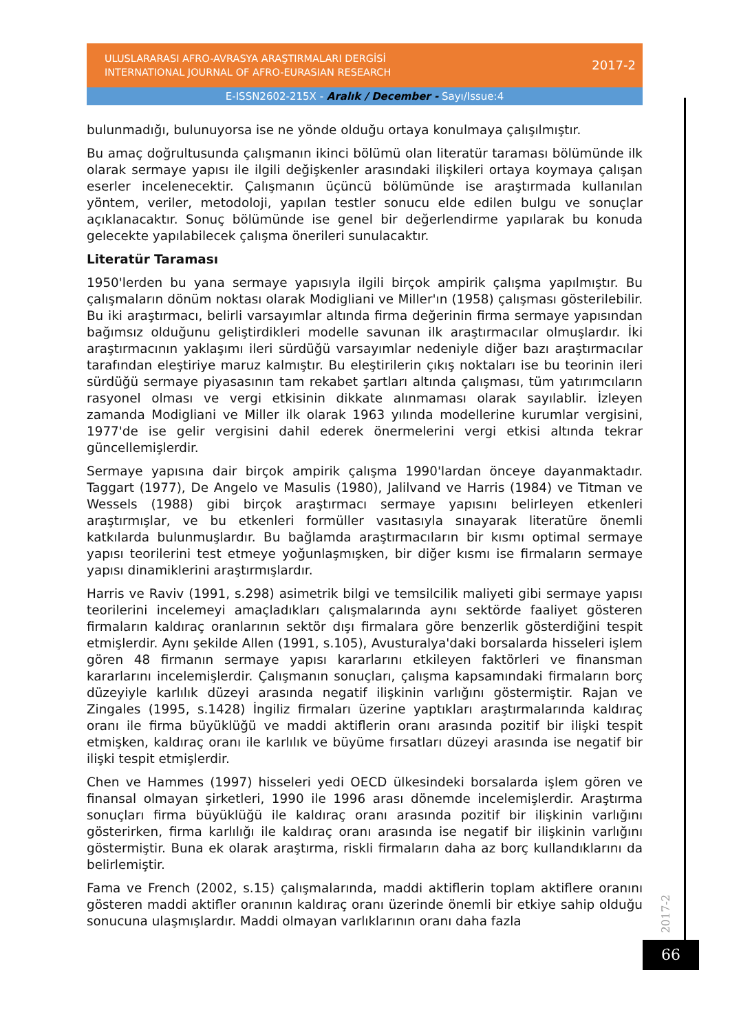ULUSLARARASI AFRO-AVRASYA ARAŞTIRMALARI DERGİSİ
INTERNATIONAL JOURNAL OF AFRO-EURASIAN RESEARCH
2017-2
E-ISSN2602-215X - Aralık / December - Sayı/Issue:4
bulunmadığı, bulunuyorsa ise ne yönde olduğu ortaya konulmaya çalışılmıştır.
Bu amaç doğrultusunda çalışmanın ikinci bölümü olan literatür taraması bölümünde ilk olarak sermaye yapısı ile ilgili değişkenler arasındaki ilişkileri ortaya koymaya çalışan eserler incelenecektir. Çalışmanın üçüncü bölümünde ise araştırmada kullanılan yöntem, veriler, metodoloji, yapılan testler sonucu elde edilen bulgu ve sonuçlar açıklanacaktır. Sonuç bölümünde ise genel bir değerlendirme yapılarak bu konuda gelecekte yapılabilecek çalışma önerileri sunulacaktır.
Literatür Taraması
1950'lerden bu yana sermaye yapısıyla ilgili birçok ampirik çalışma yapılmıştır. Bu çalışmaların dönüm noktası olarak Modigliani ve Miller'ın (1958) çalışması gösterilebilir. Bu iki araştırmacı, belirli varsayımlar altında firma değerinin firma sermaye yapısından bağımsız olduğunu geliştirdikleri modelle savunan ilk araştırmacılar olmuşlardır. İki araştırmacının yaklaşımı ileri sürdüğü varsayımlar nedeniyle diğer bazı araştırmacılar tarafından eleştiriye maruz kalmıştır. Bu eleştirilerin çıkış noktaları ise bu teorinin ileri sürdüğü sermaye piyasasının tam rekabet şartları altında çalışması, tüm yatırımcıların rasyonel olması ve vergi etkisinin dikkate alınmaması olarak sayılablir. İzleyen zamanda Modigliani ve Miller ilk olarak 1963 yılında modellerine kurumlar vergisini, 1977'de ise gelir vergisini dahil ederek önermelerini vergi etkisi altında tekrar güncellemişlerdir.
Sermaye yapısına dair birçok ampirik çalışma 1990'lardan önceye dayanmaktadır. Taggart (1977), De Angelo ve Masulis (1980), Jalilvand ve Harris (1984) ve Titman ve Wessels (1988) gibi birçok araştırmacı sermaye yapısını belirleyen etkenleri araştırmışlar, ve bu etkenleri formüller vasıtasıyla sınayarak literatüre önemli katkılarda bulunmuşlardır. Bu bağlamda araştırmacıların bir kısmı optimal sermaye yapısı teorilerini test etmeye yoğunlaşmışken, bir diğer kısmı ise firmaların sermaye yapısı dinamiklerini araştırmışlardır.
Harris ve Raviv (1991, s.298) asimetrik bilgi ve temsilcilik maliyeti gibi sermaye yapısı teorilerini incelemeyi amaçladıkları çalışmalarında aynı sektörde faaliyet gösteren firmaların kaldıraç oranlarının sektör dışı firmalara göre benzerlik gösterdiğini tespit etmişlerdir. Aynı şekilde Allen (1991, s.105), Avusturalya'daki borsalarda hisseleri işlem gören 48 firmanın sermaye yapısı kararlarını etkileyen faktörleri ve finansman kararlarını incelemişlerdir. Çalışmanın sonuçları, çalışma kapsamındaki firmaların borç düzeyiyle karlılık düzeyi arasında negatif ilişkinin varlığını göstermiştir. Rajan ve Zingales (1995, s.1428) İngiliz firmaları üzerine yaptıkları araştırmalarında kaldıraç oranı ile firma büyüklüğü ve maddi aktiflerin oranı arasında pozitif bir ilişki tespit etmişken, kaldıraç oranı ile karlılık ve büyüme fırsatları düzeyi arasında ise negatif bir ilişki tespit etmişlerdir.
Chen ve Hammes (1997) hisseleri yedi OECD ülkesindeki borsalarda işlem gören ve finansal olmayan şirketleri, 1990 ile 1996 arası dönemde incelemişlerdir. Araştırma sonuçları firma büyüklüğü ile kaldıraç oranı arasında pozitif bir ilişkinin varlığını gösterirken, firma karlılığı ile kaldıraç oranı arasında ise negatif bir ilişkinin varlığını göstermiştir. Buna ek olarak araştırma, riskli firmaların daha az borç kullandıklarını da belirlemiştir.
Fama ve French (2002, s.15) çalışmalarında, maddi aktiflerin toplam aktiflere oranını gösteren maddi aktifler oranının kaldıraç oranı üzerinde önemli bir etkiye sahip olduğu sonucuna ulaşmışlardır. Maddi olmayan varlıklarının oranı daha fazla
2017-2
66